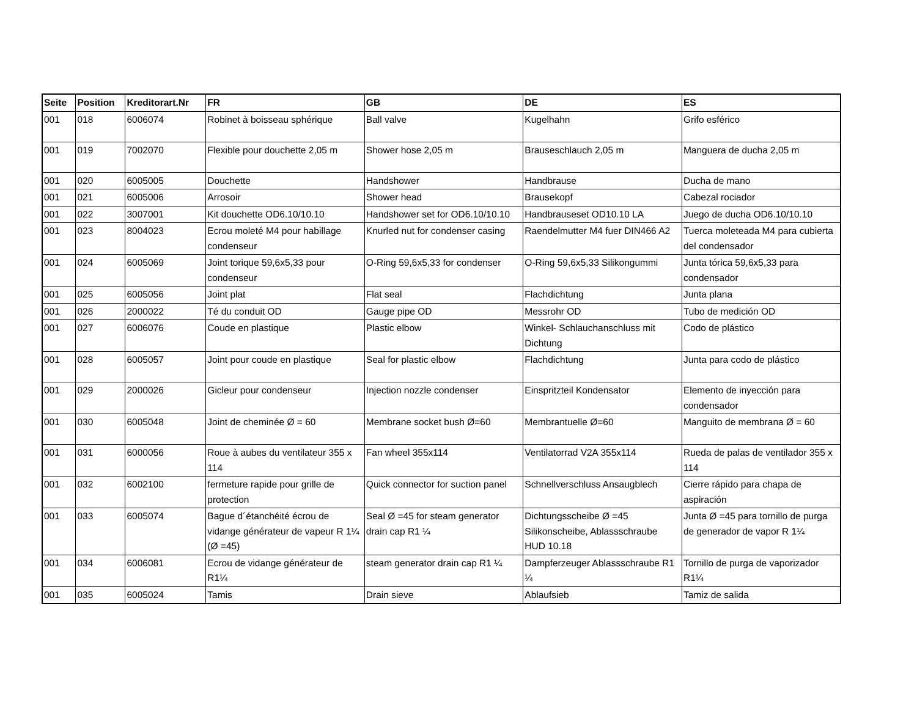| Seite | Position | Kreditorart.Nr | FR | GB | DE | ES |
| --- | --- | --- | --- | --- | --- | --- |
| 001 | 018 | 6006074 | Robinet à boisseau sphérique | Ball valve | Kugelhahn | Grifo esférico |
| 001 | 019 | 7002070 | Flexible pour douchette 2,05 m | Shower hose 2,05 m | Brauseschlauch 2,05 m | Manguera de ducha 2,05 m |
| 001 | 020 | 6005005 | Douchette | Handshower | Handbrause | Ducha de mano |
| 001 | 021 | 6005006 | Arrosoir | Shower head | Brausekopf | Cabezal rociador |
| 001 | 022 | 3007001 | Kit douchette OD6.10/10.10 | Handshower set for OD6.10/10.10 | Handbrauseset OD10.10 LA | Juego de ducha OD6.10/10.10 |
| 001 | 023 | 8004023 | Ecrou moleté M4 pour habillage condenseur | Knurled nut for condenser casing | Raendelmutter M4 fuer DIN466 A2 | Tuerca moleteada M4 para cubierta del condensador |
| 001 | 024 | 6005069 | Joint torique 59,6x5,33 pour condenseur | O-Ring 59,6x5,33 for condenser | O-Ring 59,6x5,33 Silikongummi | Junta tórica 59,6x5,33 para condensador |
| 001 | 025 | 6005056 | Joint plat | Flat seal | Flachdichtung | Junta plana |
| 001 | 026 | 2000022 | Té du conduit OD | Gauge pipe OD | Messrohr OD | Tubo de medición OD |
| 001 | 027 | 6006076 | Coude en plastique | Plastic elbow | Winkel- Schlauchanschluss mit Dichtung | Codo de plástico |
| 001 | 028 | 6005057 | Joint pour coude en plastique | Seal for plastic elbow | Flachdichtung | Junta para codo de plástico |
| 001 | 029 | 2000026 | Gicleur pour condenseur | Injection nozzle condenser | Einspritzteil Kondensator | Elemento de inyección para condensador |
| 001 | 030 | 6005048 | Joint de cheminée Ø = 60 | Membrane socket bush Ø=60 | Membrantuelle Ø=60 | Manguito de membrana Ø = 60 |
| 001 | 031 | 6000056 | Roue à aubes du ventilateur 355 x 114 | Fan wheel 355x114 | Ventilatorrad V2A 355x114 | Rueda de palas de ventilador 355 x 114 |
| 001 | 032 | 6002100 | fermeture rapide pour grille de protection | Quick connector for suction panel | Schnellverschluss Ansaugblech | Cierre rápido para chapa de aspiración |
| 001 | 033 | 6005074 | Bague d´étanchéité écrou de vidange générateur de vapeur R 1¼ (Ø =45) | Seal Ø =45 for steam generator drain cap R1 ¼ | Dichtungsscheibe Ø =45 Silikonscheibe, Ablassschraube HUD 10.18 | Junta Ø =45 para tornillo de purga de generador de vapor R 1¼ |
| 001 | 034 | 6006081 | Ecrou de vidange générateur de R1¼ | steam generator drain cap R1 ¼ | Dampferzeuger Ablassschraube R1 ¼ | Tornillo de purga de vaporizador R1¼ |
| 001 | 035 | 6005024 | Tamis | Drain sieve | Ablaufsieb | Tamiz de salida |